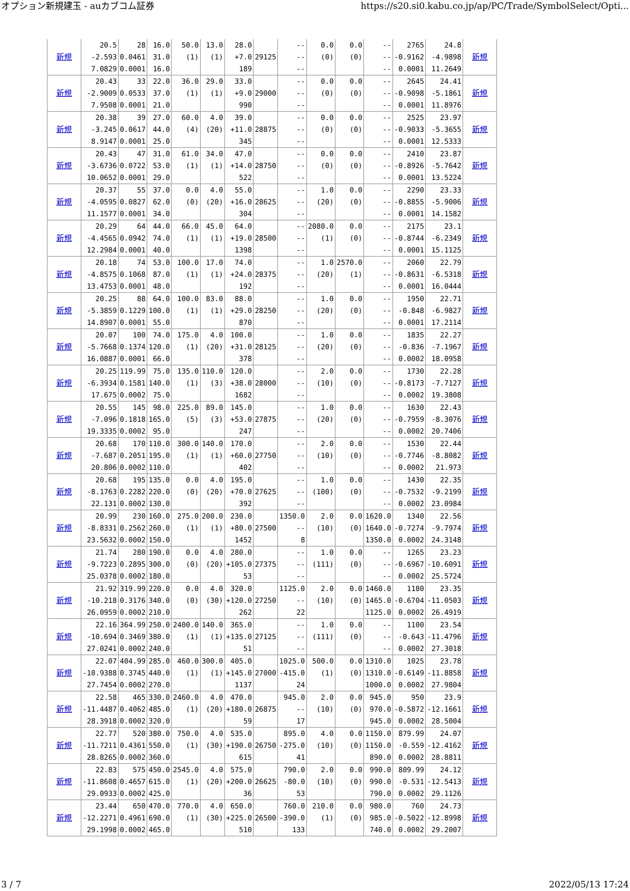オプション新規建玉 - auカブコム証券 https://s20.si0.kabu.co.jp/ap/PC/Trade/SymbolSelect/Opti...
| 新規 | 20.5 -2.593 7.0829 | 28 0.0461 0.0001 | 16.0 31.0 16.0 | 50.0 (1) | 13.0 (1) | 28.0 +7.0 189 | 29125 | -- -- -- | 0.0 (0) | 0.0 (0) | -- -- -- | 2765 -0.9162 0.0001 | 24.8 -4.9898 11.2649 | 新規 |
| 新規 | 20.43 -2.9009 7.9508 | 33 0.0533 0.0001 | 22.0 37.0 21.0 | 36.0 (1) | 29.0 (1) | 33.0 +9.0 990 | 29000 | -- -- -- | 0.0 (0) | 0.0 (0) | -- -- -- | 2645 -0.9098 0.0001 | 24.41 -5.1861 11.8976 | 新規 |
| 新規 | 20.38 -3.245 8.9147 | 39 0.0617 0.0001 | 27.0 44.0 25.0 | 60.0 (4) | 4.0 (20) | 39.0 +11.0 345 | 28875 | -- -- -- | 0.0 (0) | 0.0 (0) | -- -- -- | 2525 -0.9033 0.0001 | 23.97 -5.3655 12.5333 | 新規 |
| 新規 | 20.43 -3.6736 10.0652 | 47 0.0722 0.0001 | 31.0 53.0 29.0 | 61.0 (1) | 34.0 (1) | 47.0 +14.0 522 | 28750 | -- -- -- | 0.0 (0) | 0.0 (0) | -- -- -- | 2410 -0.8926 0.0001 | 23.87 -5.7642 13.5224 | 新規 |
| 新規 | 20.37 -4.0595 11.1577 | 55 0.0827 0.0001 | 37.0 62.0 34.0 | 0.0 (0) | 4.0 (20) | 55.0 +16.0 304 | 28625 | -- -- -- | 1.0 (20) | 0.0 (0) | -- -- -- | 2290 -0.8855 0.0001 | 23.33 -5.9006 14.1582 | 新規 |
| 新規 | 20.29 -4.4565 12.2984 | 64 0.0942 0.0001 | 44.0 74.0 40.0 | 66.0 (1) | 45.0 (1) | 64.0 +19.0 1398 | 28500 | -- -- -- | 2080.0 (1) | 0.0 (0) | -- -- -- | 2175 -0.8744 0.0001 | 23.1 -6.2349 15.1125 | 新規 |
| 新規 | 20.18 -4.8575 13.4753 | 74 0.1068 0.0001 | 53.0 87.0 48.0 | 100.0 (1) | 17.0 (1) | 74.0 +24.0 192 | 28375 | -- -- -- | 1.0 (20) | 2570.0 (1) | -- -- -- | 2060 -0.8631 0.0001 | 22.79 -6.5318 16.0444 | 新規 |
| 新規 | 20.25 -5.3859 14.8907 | 88 0.1229 0.0001 | 64.0 100.0 55.0 | 100.0 (1) | 83.0 (1) | 88.0 +29.0 870 | 28250 | -- -- -- | 1.0 (20) | 0.0 (0) | -- -- -- | 1950 -0.848 0.0001 | 22.71 -6.9827 17.2114 | 新規 |
| 新規 | 20.07 -5.7668 16.0887 | 100 0.1374 0.0001 | 74.0 120.0 66.0 | 175.0 (1) | 4.0 (20) | 100.0 +31.0 378 | 28125 | -- -- -- | 1.0 (20) | 0.0 (0) | -- -- -- | 1835 -0.836 0.0002 | 22.27 -7.1967 18.0958 | 新規 |
| 新規 | 20.25 -6.3934 17.675 | 119.99 0.1581 0.0002 | 75.0 140.0 75.0 | 135.0 (1) | 110.0 (3) | 120.0 +38.0 1682 | 28000 | -- -- -- | 2.0 (10) | 0.0 (0) | -- -- -- | 1730 -0.8173 0.0002 | 22.28 -7.7127 19.3808 | 新規 |
| 新規 | 20.55 -7.096 19.3335 | 145 0.1818 0.0002 | 98.0 165.0 95.0 | 225.0 (5) | 89.0 (3) | 145.0 +53.0 247 | 27875 | -- -- -- | 1.0 (20) | 0.0 (0) | -- -- -- | 1630 -0.7959 0.0002 | 22.43 -8.3076 20.7406 | 新規 |
| 新規 | 20.68 -7.687 20.806 | 170 0.2051 0.0002 | 110.0 195.0 110.0 | 300.0 (1) | 140.0 (1) | 170.0 +60.0 402 | 27750 | -- -- -- | 2.0 (10) | 0.0 (0) | -- -- -- | 1530 -0.7746 0.0002 | 22.44 -8.8082 21.973 | 新規 |
| 新規 | 20.68 -8.1763 22.131 | 195 0.2282 0.0002 | 135.0 220.0 130.0 | 0.0 (0) | 4.0 (20) | 195.0 +70.0 392 | 27625 | -- -- -- | 1.0 (100) | 0.0 (0) | -- -- -- | 1430 -0.7532 0.0002 | 22.35 -9.2199 23.0984 | 新規 |
| 新規 | 20.99 -8.8331 23.5632 | 230 0.2562 0.0002 | 160.0 260.0 150.0 | 275.0 (1) | 200.0 (1) | 230.0 +80.0 1452 | 27500 | 1350.0 -- 8 | 2.0 (10) | 0.0 (0) | 1620.0 1640.0 1350.0 | 1340 -0.7274 0.0002 | 22.56 -9.7974 24.3148 | 新規 |
| 新規 | 21.74 -9.7223 25.0378 | 280 0.2895 0.0002 | 190.0 300.0 180.0 | 0.0 (0) | 4.0 (20) | 280.0 +105.0 53 | 27375 | -- -- -- | 1.0 (111) | 0.0 (0) | -- -- -- | 1265 -0.6967 0.0002 | 23.23 -10.6091 25.5724 | 新規 |
| 新規 | 21.92 -10.218 26.0959 | 319.99 0.3176 0.0002 | 220.0 340.0 210.0 | 0.0 (0) | 4.0 (30) | 320.0 +120.0 262 | 27250 | 1125.0 -- 22 | 2.0 (10) | 0.0 (0) | 1460.0 1465.0 1125.0 | 1180 -0.6704 0.0002 | 23.35 -11.0503 26.4919 | 新規 |
| 新規 | 22.16 -10.694 27.0241 | 364.99 0.3469 0.0002 | 250.0 380.0 240.0 | 2400.0 (1) | 140.0 (1) | 365.0 +135.0 51 | 27125 | -- -- -- | 1.0 (111) | 0.0 (0) | -- -- -- | 1100 -0.643 0.0002 | 23.54 -11.4796 27.3018 | 新規 |
| 新規 | 22.07 -10.9388 27.7454 | 404.99 0.3745 0.0002 | 285.0 440.0 270.0 | 460.0 (1) | 300.0 (1) | 405.0 +145.0 1137 | 27000 | 1025.0 -415.0 24 | 500.0 (1) | 0.0 (0) | 1310.0 1310.0 1000.0 | 1025 -0.6149 0.0002 | 23.78 -11.8858 27.9804 | 新規 |
| 新規 | 22.58 -11.4487 28.3918 | 465 0.4062 0.0002 | 330.0 485.0 320.0 | 2460.0 (1) | 4.0 (20) | 470.0 +180.0 59 | 26875 | 945.0 -- 17 | 2.0 (10) | 0.0 (0) | 945.0 970.0 945.0 | 950 -0.5872 0.0002 | 23.9 -12.1661 28.5004 | 新規 |
| 新規 | 22.77 -11.7211 28.8265 | 520 0.4361 0.0002 | 380.0 550.0 360.0 | 750.0 (1) | 4.0 (30) | 535.0 +190.0 615 | 26750 | 895.0 -275.0 41 | 4.0 (10) | 0.0 (0) | 1150.0 1150.0 890.0 | 879.99 -0.559 0.0002 | 24.07 -12.4162 28.8811 | 新規 |
| 新規 | 22.83 -11.8608 29.0933 | 575 0.4657 0.0002 | 450.0 615.0 425.0 | 2545.0 (1) | 4.0 (20) | 575.0 +200.0 36 | 26625 | 790.0 -80.0 53 | 2.0 (10) | 0.0 (0) | 990.0 990.0 790.0 | 809.99 -0.531 0.0002 | 24.12 -12.5413 29.1126 | 新規 |
| 新規 | 23.44 -12.2271 29.1998 | 650 0.4961 0.0002 | 470.0 690.0 465.0 | 770.0 (1) | 4.0 (30) | 650.0 +225.0 510 | 26500 | 760.0 -390.0 133 | 210.0 (1) | 0.0 (0) | 980.0 985.0 740.0 | 760 -0.5022 0.0002 | 24.73 -12.8998 29.2007 | 新規 |
3 / 7 2022/05/13 17:24